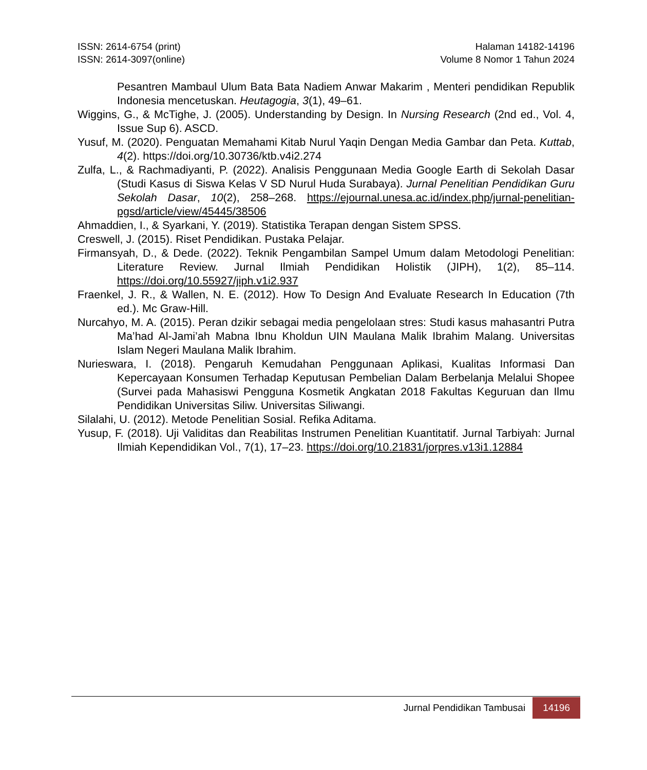ISSN: 2614-6754 (print)
ISSN: 2614-3097(online)
Halaman 14182-14196
Volume 8 Nomor 1 Tahun 2024
Pesantren Mambaul Ulum Bata Bata Nadiem Anwar Makarim , Menteri pendidikan Republik Indonesia mencetuskan. Heutagogia, 3(1), 49–61.
Wiggins, G., & McTighe, J. (2005). Understanding by Design. In Nursing Research (2nd ed., Vol. 4, Issue Sup 6). ASCD.
Yusuf, M. (2020). Penguatan Memahami Kitab Nurul Yaqin Dengan Media Gambar dan Peta. Kuttab, 4(2). https://doi.org/10.30736/ktb.v4i2.274
Zulfa, L., & Rachmadiyanti, P. (2022). Analisis Penggunaan Media Google Earth di Sekolah Dasar (Studi Kasus di Siswa Kelas V SD Nurul Huda Surabaya). Jurnal Penelitian Pendidikan Guru Sekolah Dasar, 10(2), 258–268. https://ejournal.unesa.ac.id/index.php/jurnal-penelitian-pgsd/article/view/45445/38506
Ahmaddien, I., & Syarkani, Y. (2019). Statistika Terapan dengan Sistem SPSS.
Creswell, J. (2015). Riset Pendidikan. Pustaka Pelajar.
Firmansyah, D., & Dede. (2022). Teknik Pengambilan Sampel Umum dalam Metodologi Penelitian: Literature Review. Jurnal Ilmiah Pendidikan Holistik (JIPH), 1(2), 85–114. https://doi.org/10.55927/jiph.v1i2.937
Fraenkel, J. R., & Wallen, N. E. (2012). How To Design And Evaluate Research In Education (7th ed.). Mc Graw-Hill.
Nurcahyo, M. A. (2015). Peran dzikir sebagai media pengelolaan stres: Studi kasus mahasantri Putra Ma’had Al-Jami’ah Mabna Ibnu Kholdun UIN Maulana Malik Ibrahim Malang. Universitas Islam Negeri Maulana Malik Ibrahim.
Nurieswara, I. (2018). Pengaruh Kemudahan Penggunaan Aplikasi, Kualitas Informasi Dan Kepercayaan Konsumen Terhadap Keputusan Pembelian Dalam Berbelanja Melalui Shopee (Survei pada Mahasiswi Pengguna Kosmetik Angkatan 2018 Fakultas Keguruan dan Ilmu Pendidikan Universitas Siliw. Universitas Siliwangi.
Silalahi, U. (2012). Metode Penelitian Sosial. Refika Aditama.
Yusup, F. (2018). Uji Validitas dan Reabilitas Instrumen Penelitian Kuantitatif. Jurnal Tarbiyah: Jurnal Ilmiah Kependidikan Vol., 7(1), 17–23. https://doi.org/10.21831/jorpres.v13i1.12884
Jurnal Pendidikan Tambusai 14196